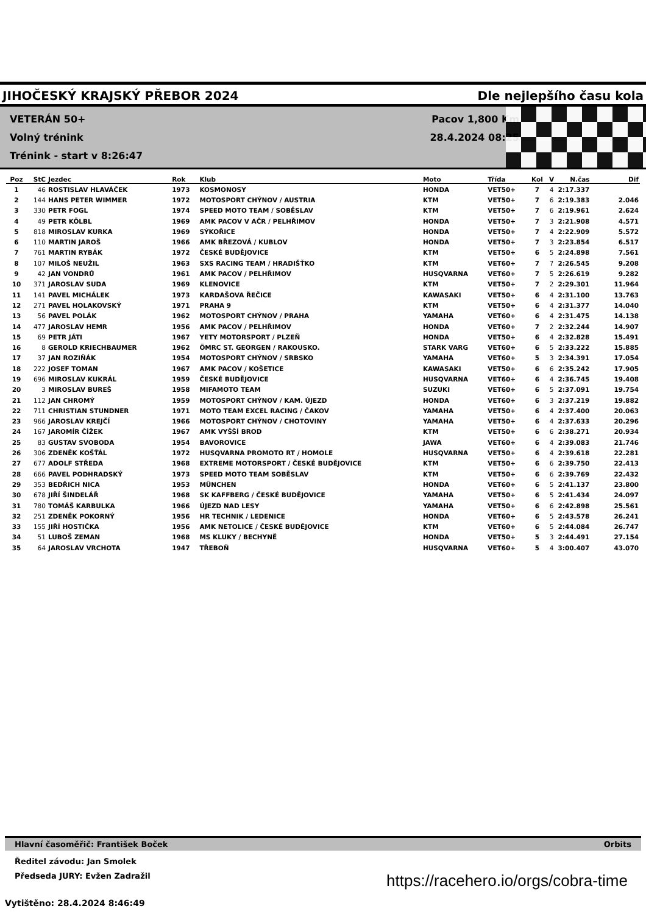JIHOČESKÝ KRAJSKÝ PŘEBOR 2024 Dle nejlepšího času kola
VETERÁN 50+
Volný trénink
Trénink - start v 8:26:47
Pacov 1,800 Km
28.4.2024 08:25
| Poz | StC | Jezdec | Rok | Klub | Moto | Třída | Kol | V | N.čas | Dif |
| --- | --- | --- | --- | --- | --- | --- | --- | --- | --- | --- |
| 1 | 46 | ROSTISLAV HLAVÁČEK | 1973 | KOSMONOSY | HONDA | VET50+ | 7 | 4 | 2:17.337 | |
| 2 | 144 | HANS PETER WIMMER | 1972 | MOTOSPORT CHÝNOV / AUSTRIA | KTM | VET50+ | 7 | 6 | 2:19.383 | 2.046 |
| 3 | 330 | PETR FOGL | 1974 | SPEED MOTO TEAM / SOBĚSLAV | KTM | VET50+ | 7 | 6 | 2:19.961 | 2.624 |
| 4 | 49 | PETR KÖLBL | 1969 | AMK PACOV V AČR / PELHŘIMOV | HONDA | VET50+ | 7 | 3 | 2:21.908 | 4.571 |
| 5 | 818 | MIROSLAV KURKA | 1969 | SÝKOŘICE | HONDA | VET50+ | 7 | 4 | 2:22.909 | 5.572 |
| 6 | 110 | MARTIN JAROŠ | 1966 | AMK BŘEZOVÁ / KUBLOV | HONDA | VET50+ | 7 | 3 | 2:23.854 | 6.517 |
| 7 | 761 | MARTIN RYBÁK | 1972 | ČESKÉ BUDĚJOVICE | KTM | VET50+ | 6 | 5 | 2:24.898 | 7.561 |
| 8 | 107 | MILOŠ NEUŽIL | 1963 | SXS RACING TEAM / HRADIŠŤKO | KTM | VET60+ | 7 | 7 | 2:26.545 | 9.208 |
| 9 | 42 | JAN VONDRŮ | 1961 | AMK PACOV / PELHŘIMOV | HUSQVARNA | VET60+ | 7 | 5 | 2:26.619 | 9.282 |
| 10 | 371 | JAROSLAV SUDA | 1969 | KLENOVICE | KTM | VET50+ | 7 | 2 | 2:29.301 | 11.964 |
| 11 | 141 | PAVEL MICHÁLEK | 1973 | KARDAŠOVA ŘEČICE | KAWASAKI | VET50+ | 6 | 4 | 2:31.100 | 13.763 |
| 12 | 271 | PAVEL HOLAKOVSKÝ | 1971 | PRAHA 9 | KTM | VET50+ | 6 | 4 | 2:31.377 | 14.040 |
| 13 | 56 | PAVEL POLÁK | 1962 | MOTOSPORT CHÝNOV / PRAHA | YAMAHA | VET60+ | 6 | 4 | 2:31.475 | 14.138 |
| 14 | 477 | JAROSLAV HEMR | 1956 | AMK PACOV / PELHŘIMOV | HONDA | VET60+ | 7 | 2 | 2:32.244 | 14.907 |
| 15 | 69 | PETR JÁTI | 1967 | YETY MOTORSPORT / PLZEŇ | HONDA | VET50+ | 6 | 4 | 2:32.828 | 15.491 |
| 16 | 8 | GEROLD KRIECHBAUMER | 1962 | ÖMRC ST. GEORGEN / RAKOUSKO. | STARK VARG | VET60+ | 6 | 5 | 2:33.222 | 15.885 |
| 17 | 37 | JAN ROZIŇÁK | 1954 | MOTOSPORT CHÝNOV / SRBSKO | YAMAHA | VET60+ | 5 | 3 | 2:34.391 | 17.054 |
| 18 | 222 | JOSEF TOMAN | 1967 | AMK PACOV / KOŠETICE | KAWASAKI | VET50+ | 6 | 6 | 2:35.242 | 17.905 |
| 19 | 696 | MIROSLAV KUKRÁL | 1959 | ČESKÉ BUDĚJOVICE | HUSQVARNA | VET60+ | 6 | 4 | 2:36.745 | 19.408 |
| 20 | 3 | MIROSLAV BUREŠ | 1958 | MIFAMOTO TEAM | SUZUKI | VET60+ | 6 | 5 | 2:37.091 | 19.754 |
| 21 | 112 | JAN CHROMÝ | 1959 | MOTOSPORT CHÝNOV / KAM. ÚJEZD | HONDA | VET60+ | 6 | 3 | 2:37.219 | 19.882 |
| 22 | 711 | CHRISTIAN STUNDNER | 1971 | MOTO TEAM EXCEL RACING / ČAKOV | YAMAHA | VET50+ | 6 | 4 | 2:37.400 | 20.063 |
| 23 | 966 | JAROSLAV KREJČÍ | 1966 | MOTOSPORT CHÝNOV / CHOTOVINY | YAMAHA | VET50+ | 6 | 4 | 2:37.633 | 20.296 |
| 24 | 167 | JAROMÍR ČÍŽEK | 1967 | AMK VYŠŠÍ BROD | KTM | VET50+ | 6 | 6 | 2:38.271 | 20.934 |
| 25 | 83 | GUSTAV SVOBODA | 1954 | BAVOROVICE | JAWA | VET60+ | 6 | 4 | 2:39.083 | 21.746 |
| 26 | 306 | ZDENĚK KOŠŤÁL | 1972 | HUSQVARNA PROMOTO RT / HOMOLE | HUSQVARNA | VET50+ | 6 | 4 | 2:39.618 | 22.281 |
| 27 | 677 | ADOLF STŘEDA | 1968 | EXTREME MOTORSPORT / ČESKÉ BUDĚJOVICE | KTM | VET50+ | 6 | 6 | 2:39.750 | 22.413 |
| 28 | 666 | PAVEL PODHRADSKÝ | 1973 | SPEED MOTO TEAM SOBĚSLAV | KTM | VET50+ | 6 | 6 | 2:39.769 | 22.432 |
| 29 | 353 | BEDŘICH NICA | 1953 | MÜNCHEN | HONDA | VET60+ | 6 | 5 | 2:41.137 | 23.800 |
| 30 | 678 | JIŘÍ ŠINDELÁŘ | 1968 | SK KAFFBERG / ČESKÉ BUDĚJOVICE | YAMAHA | VET50+ | 6 | 5 | 2:41.434 | 24.097 |
| 31 | 780 | TOMÁŠ KARBULKA | 1966 | ÚJEZD NAD LESY | YAMAHA | VET50+ | 6 | 6 | 2:42.898 | 25.561 |
| 32 | 251 | ZDENĚK POKORNÝ | 1956 | HR TECHNIK / LEDENICE | HONDA | VET60+ | 6 | 5 | 2:43.578 | 26.241 |
| 33 | 155 | JIŘÍ HOSTIČKA | 1956 | AMK NETOLICE / ČESKÉ BUDĚJOVICE | KTM | VET60+ | 6 | 5 | 2:44.084 | 26.747 |
| 34 | 51 | LUBOŠ ZEMAN | 1968 | MS KLUKY / BECHYNĚ | HONDA | VET50+ | 5 | 3 | 2:44.491 | 27.154 |
| 35 | 64 | JAROSLAV VRCHOTA | 1947 | TŘEBOŇ | HUSQVARNA | VET60+ | 5 | 4 | 3:00.407 | 43.070 |
Hlavní časoměřič: František Boček Orbits
Ředitel závodu: Jan Smolek
Předseda JURY: Evžen Zadražil
Vytištěno: 28.4.2024 8:46:49
https://racehero.io/orgs/cobra-time